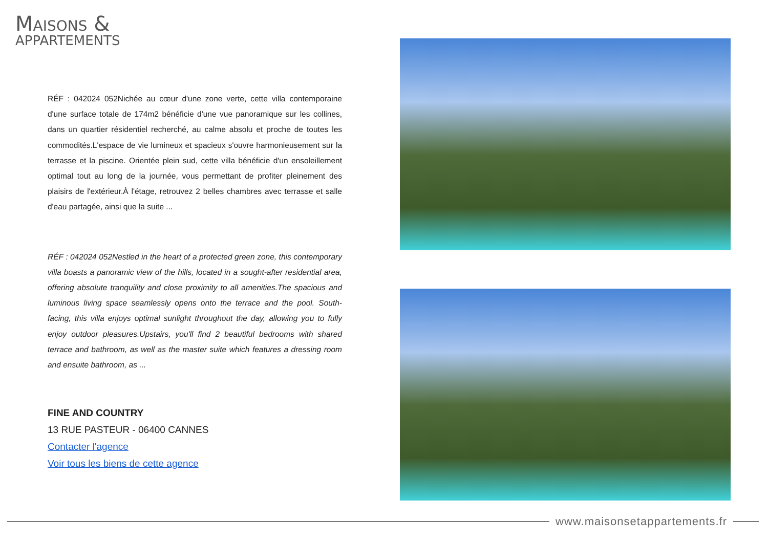MAISONS &
APPARTEMENTS
RÉF : 042024 052Nichée au cœur d'une zone verte, cette villa contemporaine d'une surface totale de 174m2 bénéficie d'une vue panoramique sur les collines, dans un quartier résidentiel recherché, au calme absolu et proche de toutes les commodités.L'espace de vie lumineux et spacieux s'ouvre harmonieusement sur la terrasse et la piscine. Orientée plein sud, cette villa bénéficie d'un ensoleillement optimal tout au long de la journée, vous permettant de profiter pleinement des plaisirs de l'extérieur.À l'étage, retrouvez 2 belles chambres avec terrasse et salle d'eau partagée, ainsi que la suite ...
RÉF : 042024 052Nestled in the heart of a protected green zone, this contemporary villa boasts a panoramic view of the hills, located in a sought-after residential area, offering absolute tranquility and close proximity to all amenities.The spacious and luminous living space seamlessly opens onto the terrace and the pool. South-facing, this villa enjoys optimal sunlight throughout the day, allowing you to fully enjoy outdoor pleasures.Upstairs, you'll find 2 beautiful bedrooms with shared terrace and bathroom, as well as the master suite which features a dressing room and ensuite bathroom, as ...
FINE AND COUNTRY
13 RUE PASTEUR - 06400 CANNES
Contacter l'agence
Voir tous les biens de cette agence
www.maisonsetappartements.fr